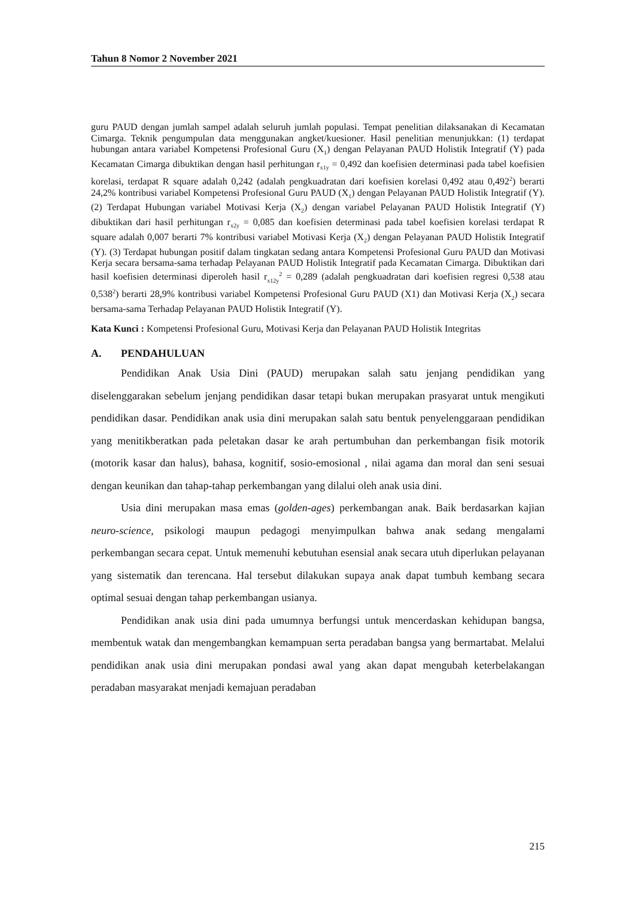Tahun 8 Nomor 2 November 2021
guru PAUD dengan jumlah sampel adalah seluruh jumlah populasi. Tempat penelitian dilaksanakan di Kecamatan Cimarga. Teknik pengumpulan data menggunakan angket/kuesioner. Hasil penelitian menunjukkan: (1) terdapat hubungan antara variabel Kompetensi Profesional Guru (X<sub>1</sub>) dengan Pelayanan PAUD Holistik Integratif (Y) pada Kecamatan Cimarga dibuktikan dengan hasil perhitungan r<sub>x1y</sub> = 0,492 dan koefisien determinasi pada tabel koefisien korelasi, terdapat R square adalah 0,242 (adalah pengkuadratan dari koefisien korelasi 0,492 atau 0,492<sup>2</sup>) berarti 24,2% kontribusi variabel Kompetensi Profesional Guru PAUD (X<sub>1</sub>) dengan Pelayanan PAUD Holistik Integratif (Y). (2) Terdapat Hubungan variabel Motivasi Kerja (X<sub>2</sub>) dengan variabel Pelayanan PAUD Holistik Integratif (Y) dibuktikan dari hasil perhitungan r<sub>x2y</sub> = 0,085 dan koefisien determinasi pada tabel koefisien korelasi terdapat R square adalah 0,007 berarti 7% kontribusi variabel Motivasi Kerja (X<sub>2</sub>) dengan Pelayanan PAUD Holistik Integratif (Y). (3) Terdapat hubungan positif dalam tingkatan sedang antara Kompetensi Profesional Guru PAUD dan Motivasi Kerja secara bersama-sama terhadap Pelayanan PAUD Holistik Integratif pada Kecamatan Cimarga. Dibuktikan dari hasil koefisien determinasi diperoleh hasil r<sub>x12y</sub><sup>2</sup> = 0,289 (adalah pengkuadratan dari koefisien regresi 0,538 atau 0,538<sup>2</sup>) berarti 28,9% kontribusi variabel Kompetensi Profesional Guru PAUD (X1) dan Motivasi Kerja (X<sub>2</sub>) secara bersama-sama Terhadap Pelayanan PAUD Holistik Integratif (Y).
Kata Kunci : Kompetensi Profesional Guru, Motivasi Kerja dan Pelayanan PAUD Holistik Integritas
A. PENDAHULUAN
Pendidikan Anak Usia Dini (PAUD) merupakan salah satu jenjang pendidikan yang diselenggarakan sebelum jenjang pendidikan dasar tetapi bukan merupakan prasyarat untuk mengikuti pendidikan dasar. Pendidikan anak usia dini merupakan salah satu bentuk penyelenggaraan pendidikan yang menitikberatkan pada peletakan dasar ke arah pertumbuhan dan perkembangan fisik motorik (motorik kasar dan halus), bahasa, kognitif, sosio-emosional , nilai agama dan moral dan seni sesuai dengan keunikan dan tahap-tahap perkembangan yang dilalui oleh anak usia dini.
Usia dini merupakan masa emas (golden-ages) perkembangan anak. Baik berdasarkan kajian neuro-science, psikologi maupun pedagogi menyimpulkan bahwa anak sedang mengalami perkembangan secara cepat. Untuk memenuhi kebutuhan esensial anak secara utuh diperlukan pelayanan yang sistematik dan terencana. Hal tersebut dilakukan supaya anak dapat tumbuh kembang secara optimal sesuai dengan tahap perkembangan usianya.
Pendidikan anak usia dini pada umumnya berfungsi untuk mencerdaskan kehidupan bangsa, membentuk watak dan mengembangkan kemampuan serta peradaban bangsa yang bermartabat. Melalui pendidikan anak usia dini merupakan pondasi awal yang akan dapat mengubah keterbelakangan peradaban masyarakat menjadi kemajuan peradaban
215